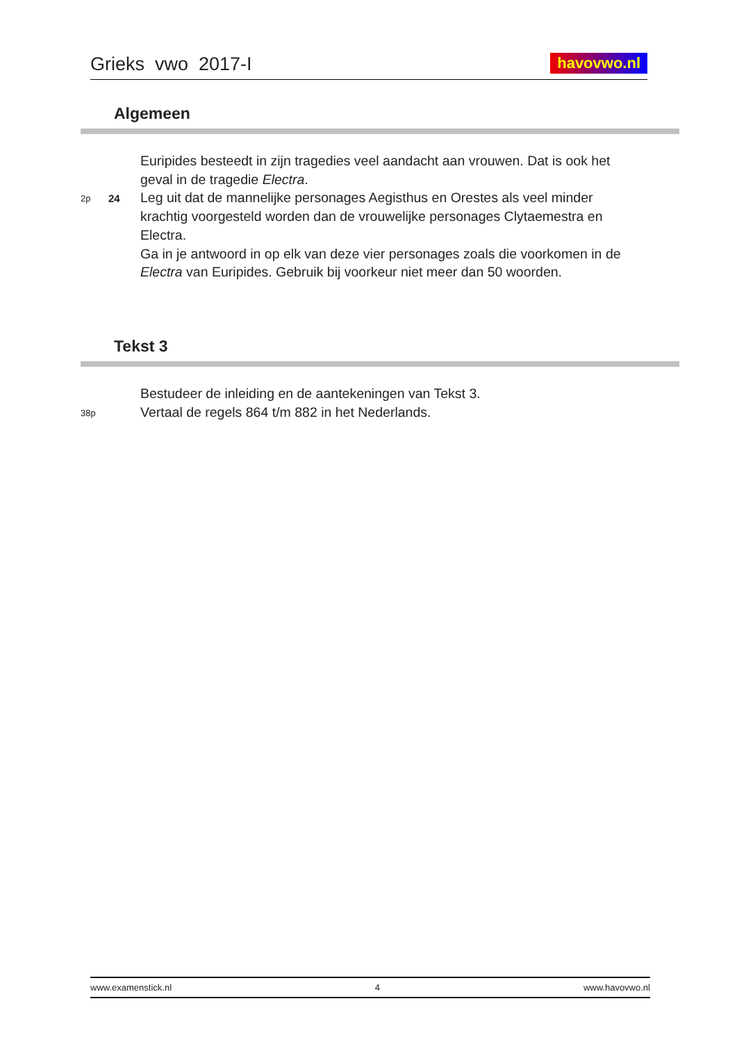Grieks vwo 2017-I havovwo.nl
Algemeen
Euripides besteedt in zijn tragedies veel aandacht aan vrouwen. Dat is ook het geval in de tragedie Electra.
2p
24
Leg uit dat de mannelijke personages Aegisthus en Orestes als veel minder krachtig voorgesteld worden dan de vrouwelijke personages Clytaemestra en Electra.
Ga in je antwoord in op elk van deze vier personages zoals die voorkomen in de Electra van Euripides. Gebruik bij voorkeur niet meer dan 50 woorden.
Tekst 3
Bestudeer de inleiding en de aantekeningen van Tekst 3.
38p
Vertaal de regels 864 t/m 882 in het Nederlands.
www.examenstick.nl 4 www.havovwo.nl